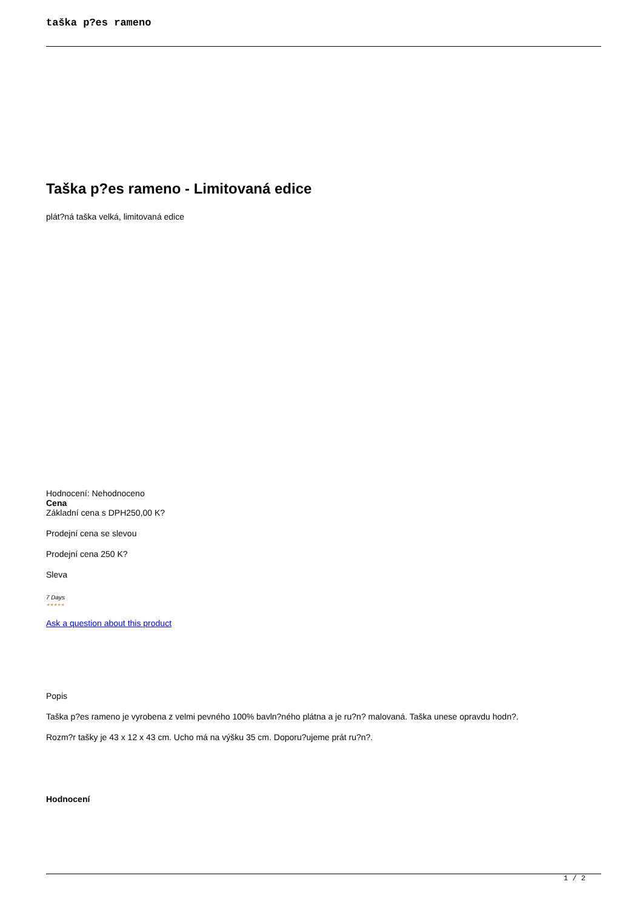taška p?es rameno
Taška p?es rameno - Limitovaná edice
plát?ná taška velká, limitovaná edice
Hodnocení: Nehodnoceno
Cena
Základní cena s DPH250,00 K?
Prodejní cena se slevou
Prodejní cena 250 K?
Sleva
7 Days
★★★★★
Ask a question about this product
Popis
Taška p?es rameno je vyrobena z velmi pevného 100% bavln?ného plátna a je ru?n? malovaná. Taška unese opravdu hodn?.
Rozm?r tašky je 43 x 12 x 43 cm. Ucho má na výšku 35 cm. Doporu?ujeme prát ru?n?.
Hodnocení
1 / 2